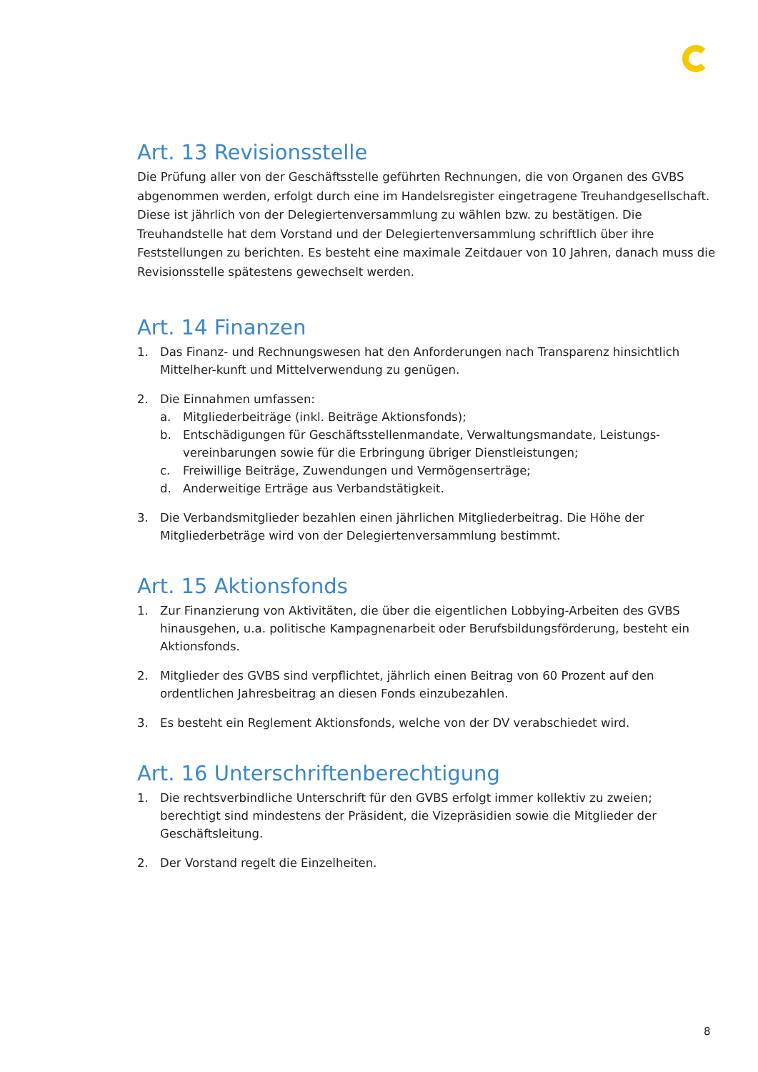Art. 13 Revisionsstelle
Die Prüfung aller von der Geschäftsstelle geführten Rechnungen, die von Organen des GVBS abgenommen werden, erfolgt durch eine im Handelsregister eingetragene Treuhandgesellschaft. Diese ist jährlich von der Delegiertenversammlung zu wählen bzw. zu bestätigen. Die Treuhandstelle hat dem Vorstand und der Delegiertenversammlung schriftlich über ihre Feststellungen zu berichten. Es besteht eine maximale Zeitdauer von 10 Jahren, danach muss die Revisionsstelle spätestens gewechselt werden.
Art. 14 Finanzen
1. Das Finanz- und Rechnungswesen hat den Anforderungen nach Transparenz hinsichtlich Mittelher-kunft und Mittelverwendung zu genügen.
2. Die Einnahmen umfassen:
a. Mitgliederbeiträge (inkl. Beiträge Aktionsfonds);
b. Entschädigungen für Geschäftsstellenmandate, Verwaltungsmandate, Leistungs-vereinbarungen sowie für die Erbringung übriger Dienstleistungen;
c. Freiwillige Beiträge, Zuwendungen und Vermögenserträge;
d. Anderweitige Erträge aus Verbandstätigkeit.
3. Die Verbandsmitglieder bezahlen einen jährlichen Mitgliederbeitrag. Die Höhe der Mitgliederbeträge wird von der Delegiertenversammlung bestimmt.
Art. 15 Aktionsfonds
1. Zur Finanzierung von Aktivitäten, die über die eigentlichen Lobbying-Arbeiten des GVBS hinausgehen, u.a. politische Kampagnenarbeit oder Berufsbildungsförderung, besteht ein Aktionsfonds.
2. Mitglieder des GVBS sind verpflichtet, jährlich einen Beitrag von 60 Prozent auf den ordentlichen Jahresbeitrag an diesen Fonds einzubezahlen.
3. Es besteht ein Reglement Aktionsfonds, welche von der DV verabschiedet wird.
Art. 16 Unterschriftenberechtigung
1. Die rechtsverbindliche Unterschrift für den GVBS erfolgt immer kollektiv zu zweien; berechtigt sind mindestens der Präsident, die Vizepräsidien sowie die Mitglieder der Geschäftsleitung.
2. Der Vorstand regelt die Einzelheiten.
8